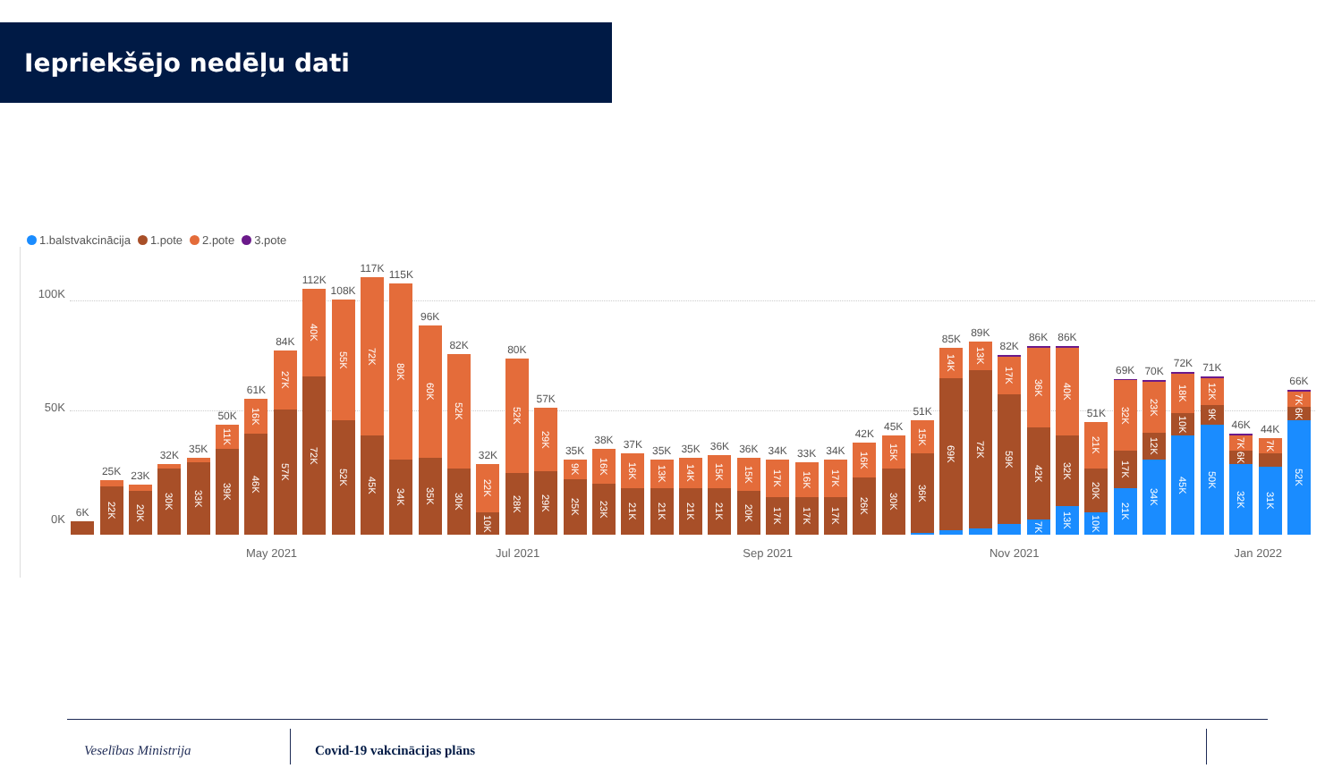Iepriekšējo nedēļu dati
1.balstvakcinācija 1.pote 2.pote 3.pote
100K
50K
0K
6K
25K
22K
23K
20K
32K
30K
35K
33K
50K
11K
39K
61K
16K
46K
84K
27K
57K
112K
40K
72K
108K
55K
52K
117K
72K
45K
115K
80K
34K
96K
60K
35K
82K
52K
30K
32K
22K
10K
80K
52K
28K
57K
29K
29K
35K
9K
25K
38K
16K
23K
37K
16K
21K
35K
13K
21K
35K
14K
21K
36K
15K
21K
36K
15K
20K
34K
17K
17K
33K
16K
17K
34K
17K
17K
42K
16K
26K
45K
15K
30K
51K
15K
36K
85K
14K
69K
89K
13K
72K
82K
17K
59K
86K
36K
42K
7K
86K
40K
32K
13K
51K
21K
20K
10K
69K
32K
17K
21K
70K
23K
12K
34K
72K
18K
10K
45K
71K
12K
9K
50K
46K
7K
6K
32K
44K
7K
31K
66K
7K
6K
52K
May 2021 Jul 2021 Sep 2021 Nov 2021 Jan 2022
Veselības Ministrija Covid-19 vakcinācijas plāns